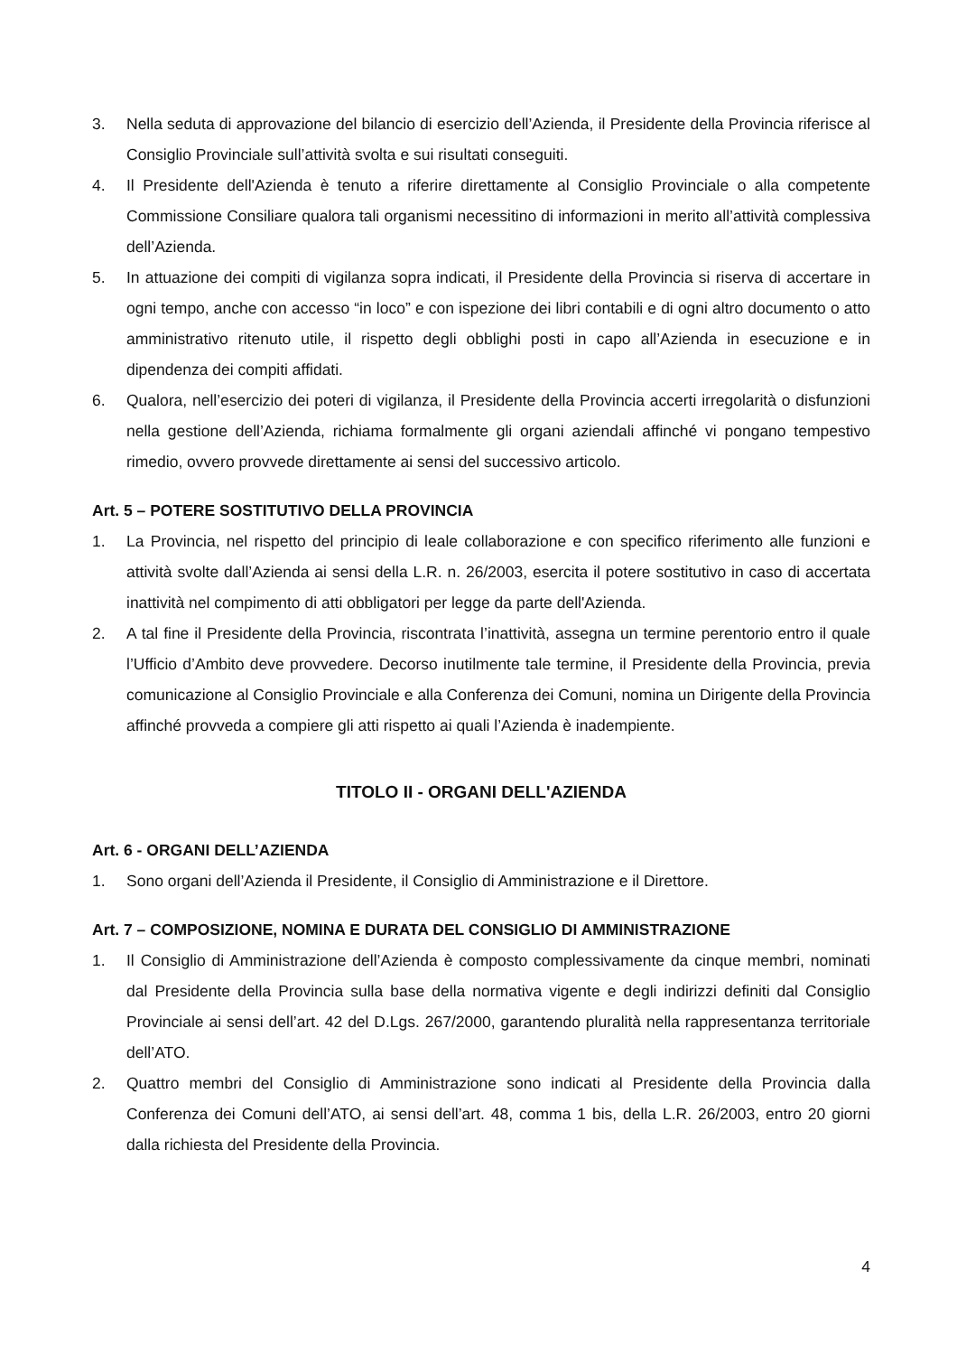3. Nella seduta di approvazione del bilancio di esercizio dell’Azienda, il Presidente della Provincia riferisce al Consiglio Provinciale sull’attività svolta e sui risultati conseguiti.
4. Il Presidente dell'Azienda è tenuto a riferire direttamente al Consiglio Provinciale o alla competente Commissione Consiliare qualora tali organismi necessitino di informazioni in merito all’attività complessiva dell’Azienda.
5. In attuazione dei compiti di vigilanza sopra indicati, il Presidente della Provincia si riserva di accertare in ogni tempo, anche con accesso “in loco” e con ispezione dei libri contabili e di ogni altro documento o atto amministrativo ritenuto utile, il rispetto degli obblighi posti in capo all’Azienda in esecuzione e in dipendenza dei compiti affidati.
6. Qualora, nell’esercizio dei poteri di vigilanza, il Presidente della Provincia accerti irregolarità o disfunzioni nella gestione dell’Azienda, richiama formalmente gli organi aziendali affinché vi pongano tempestivo rimedio, ovvero provvede direttamente ai sensi del successivo articolo.
Art. 5 – POTERE SOSTITUTIVO DELLA PROVINCIA
1. La Provincia, nel rispetto del principio di leale collaborazione e con specifico riferimento alle funzioni e attività svolte dall’Azienda ai sensi della L.R. n. 26/2003, esercita il potere sostitutivo in caso di accertata inattività nel compimento di atti obbligatori per legge da parte dell'Azienda.
2. A tal fine il Presidente della Provincia, riscontrata l’inattività, assegna un termine perentorio entro il quale l’Ufficio d’Ambito deve provvedere. Decorso inutilmente tale termine, il Presidente della Provincia, previa comunicazione al Consiglio Provinciale e alla Conferenza dei Comuni, nomina un Dirigente della Provincia affinché provveda a compiere gli atti rispetto ai quali l’Azienda è inadempiente.
TITOLO II - ORGANI DELL'AZIENDA
Art. 6 - ORGANI DELL’AZIENDA
1. Sono organi dell’Azienda il Presidente, il Consiglio di Amministrazione e il Direttore.
Art. 7 – COMPOSIZIONE, NOMINA E DURATA DEL CONSIGLIO DI AMMINISTRAZIONE
1. Il Consiglio di Amministrazione dell’Azienda è composto complessivamente da cinque membri, nominati dal Presidente della Provincia sulla base della normativa vigente e degli indirizzi definiti dal Consiglio Provinciale ai sensi dell’art. 42 del D.Lgs. 267/2000, garantendo pluralità nella rappresentanza territoriale dell’ATO.
2. Quattro membri del Consiglio di Amministrazione sono indicati al Presidente della Provincia dalla Conferenza dei Comuni dell’ATO, ai sensi dell’art. 48, comma 1 bis, della L.R. 26/2003, entro 20 giorni dalla richiesta del Presidente della Provincia.
4